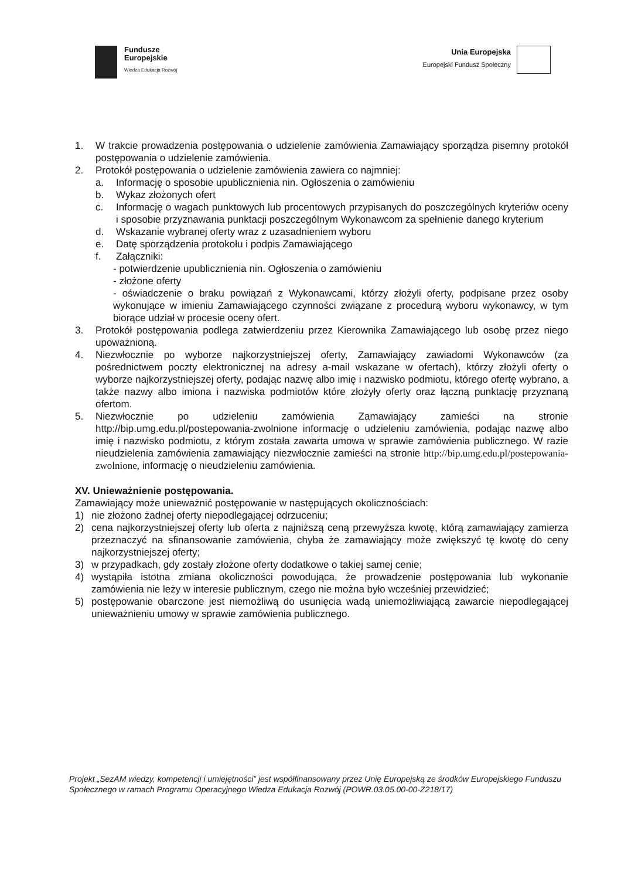Fundusze
Europejskie
Wiedza Edukacja Rozwój
Unia Europejska
Europejski Fundusz Społeczny
1. W trakcie prowadzenia postępowania o udzielenie zamówienia Zamawiający sporządza pisemny protokół postępowania o udzielenie zamówienia.
2. Protokół postępowania o udzielenie zamówienia zawiera co najmniej:
a. Informację o sposobie upublicznienia nin. Ogłoszenia o zamówieniu
b. Wykaz złożonych ofert
c. Informację o wagach punktowych lub procentowych przypisanych do poszczególnych kryteriów oceny i sposobie przyznawania punktacji poszczególnym Wykonawcom za spełnienie danego kryterium
d. Wskazanie wybranej oferty wraz z uzasadnieniem wyboru
e. Datę sporządzenia protokołu i podpis Zamawiającego
f. Załączniki:
- potwierdzenie upublicznienia nin. Ogłoszenia o zamówieniu
- złożone oferty
- oświadczenie o braku powiązań z Wykonawcami, którzy złożyli oferty, podpisane przez osoby wykonujące w imieniu Zamawiającego czynności związane z procedurą wyboru wykonawcy, w tym biorące udział w procesie oceny ofert.
3. Protokół postępowania podlega zatwierdzeniu przez Kierownika Zamawiającego lub osobę przez niego upoważnioną.
4. Niezwłocznie po wyborze najkorzystniejszej oferty, Zamawiający zawiadomi Wykonawców (za pośrednictwem poczty elektronicznej na adresy a-mail wskazane w ofertach), którzy złożyli oferty o wyborze najkorzystniejszej oferty, podając nazwę albo imię i nazwisko podmiotu, którego ofertę wybrano, a także nazwy albo imiona i nazwiska podmiotów które złożyły oferty oraz łączną punktację przyznaną ofertom.
5. Niezwłocznie po udzieleniu zamówienia Zamawiający zamieści na stronie http://bip.umg.edu.pl/postepowania-zwolnione informację o udzieleniu zamówienia, podając nazwę albo imię i nazwisko podmiotu, z którym została zawarta umowa w sprawie zamówienia publicznego. W razie nieudzielenia zamówienia zamawiający niezwłocznie zamieści na stronie http://bip.umg.edu.pl/postepowania-zwolnione, informację o nieudzieleniu zamówienia.
XV. Unieważnienie postępowania.
Zamawiający może unieważnić postępowanie w następujących okolicznościach:
1) nie złożono żadnej oferty niepodlegającej odrzuceniu;
2) cena najkorzystniejszej oferty lub oferta z najniższą ceną przewyższa kwotę, którą zamawiający zamierza przeznaczyć na sfinansowanie zamówienia, chyba że zamawiający może zwiększyć tę kwotę do ceny najkorzystniejszej oferty;
3) w przypadkach, gdy zostały złożone oferty dodatkowe o takiej samej cenie;
4) wystąpiła istotna zmiana okoliczności powodująca, że prowadzenie postępowania lub wykonanie zamówienia nie leży w interesie publicznym, czego nie można było wcześniej przewidzieć;
5) postępowanie obarczone jest niemożliwą do usunięcia wadą uniemożliwiającą zawarcie niepodlegającej unieważnieniu umowy w sprawie zamówienia publicznego.
Projekt „SezAM wiedzy, kompetencji i umiejętności” jest współfinansowany przez Unię Europejską ze środków Europejskiego Funduszu Społecznego w ramach Programu Operacyjnego Wiedza Edukacja Rozwój (POWR.03.05.00-00-Z218/17)